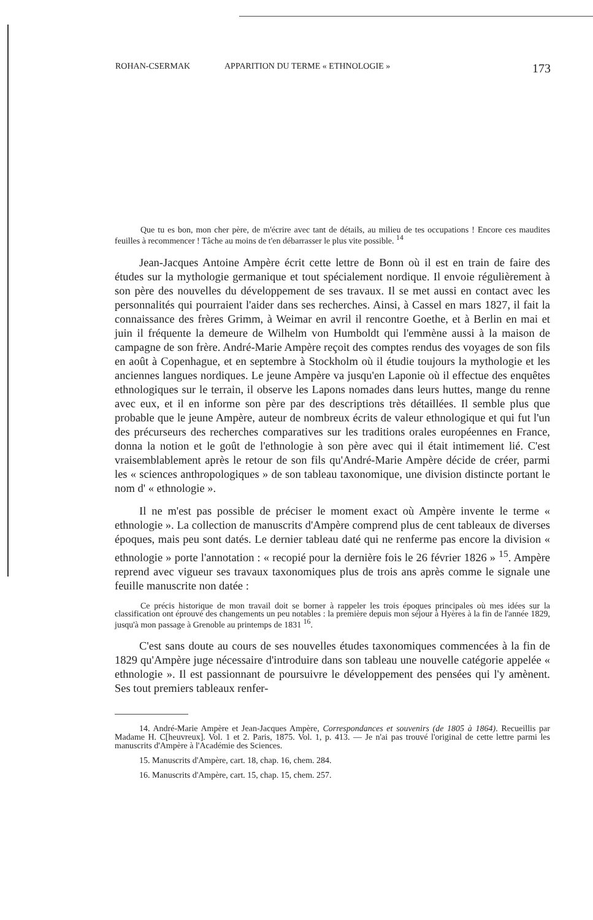ROHAN-CSERMAK APPARITION DU TERME « ETHNOLOGIE » 173
Que tu es bon, mon cher père, de m'écrire avec tant de détails, au milieu de tes occupations ! Encore ces maudites feuilles à recommencer ! Tâche au moins de t'en débarrasser le plus vite possible. <sup>14</sup>
Jean-Jacques Antoine Ampère écrit cette lettre de Bonn où il est en train de faire des études sur la mythologie germanique et tout spécialement nordique. Il envoie régulièrement à son père des nouvelles du développement de ses travaux. Il se met aussi en contact avec les personnalités qui pourraient l'aider dans ses recherches. Ainsi, à Cassel en mars 1827, il fait la connaissance des frères Grimm, à Weimar en avril il rencontre Goethe, et à Berlin en mai et juin il fréquente la demeure de Wilhelm von Humboldt qui l'emmène aussi à la maison de campagne de son frère. André-Marie Ampère reçoit des comptes rendus des voyages de son fils en août à Copenhague, et en septembre à Stockholm où il étudie toujours la mythologie et les anciennes langues nordiques. Le jeune Ampère va jusqu'en Laponie où il effectue des enquêtes ethnologiques sur le terrain, il observe les Lapons nomades dans leurs huttes, mange du renne avec eux, et il en informe son père par des descriptions très détaillées. Il semble plus que probable que le jeune Ampère, auteur de nombreux écrits de valeur ethnologique et qui fut l'un des précurseurs des recherches comparatives sur les traditions orales européennes en France, donna la notion et le goût de l'ethnologie à son père avec qui il était intimement lié. C'est vraisemblablement après le retour de son fils qu'André-Marie Ampère décide de créer, parmi les « sciences anthropologiques » de son tableau taxonomique, une division distincte portant le nom d' « ethnologie ».
Il ne m'est pas possible de préciser le moment exact où Ampère invente le terme « ethnologie ». La collection de manuscrits d'Ampère comprend plus de cent tableaux de diverses époques, mais peu sont datés. Le dernier tableau daté qui ne renferme pas encore la division « ethnologie » porte l'annotation : « recopié pour la dernière fois le 26 février 1826 » <sup>15</sup>. Ampère reprend avec vigueur ses travaux taxonomiques plus de trois ans après comme le signale une feuille manuscrite non datée :
Ce précis historique de mon travail doit se borner à rappeler les trois époques principales où mes idées sur la classification ont éprouvé des changements un peu notables : la première depuis mon séjour à Hyères à la fin de l'année 1829, jusqu'à mon passage à Grenoble au printemps de 1831 <sup>16</sup>.
C'est sans doute au cours de ses nouvelles études taxonomiques commencées à la fin de 1829 qu'Ampère juge nécessaire d'introduire dans son tableau une nouvelle catégorie appelée « ethnologie ». Il est passionnant de poursuivre le développement des pensées qui l'y amènent. Ses tout premiers tableaux renfer-
14. André-Marie Ampère et Jean-Jacques Ampère, Correspondances et souvenirs (de 1805 à 1864). Recueillis par Madame H. C[heuvreux]. Vol. 1 et 2. Paris, 1875. Vol. 1, p. 413. — Je n'ai pas trouvé l'original de cette lettre parmi les manuscrits d'Ampère à l'Académie des Sciences.
15. Manuscrits d'Ampère, cart. 18, chap. 16, chem. 284.
16. Manuscrits d'Ampère, cart. 15, chap. 15, chem. 257.